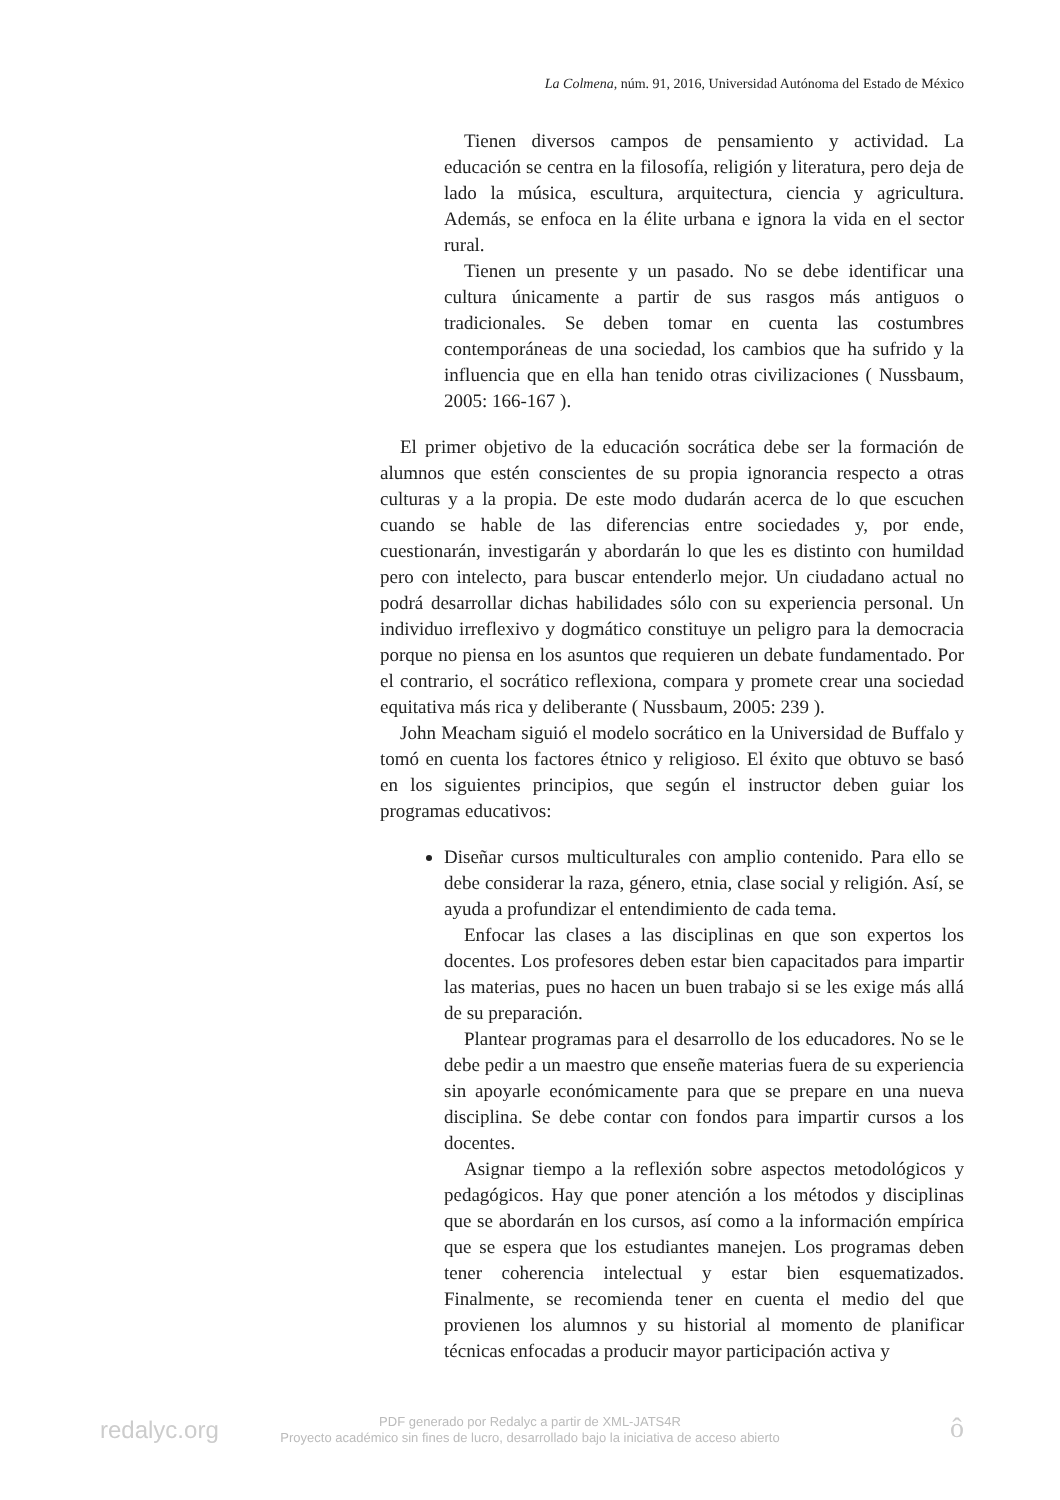La Colmena, núm. 91, 2016, Universidad Autónoma del Estado de México
Tienen diversos campos de pensamiento y actividad. La educación se centra en la filosofía, religión y literatura, pero deja de lado la música, escultura, arquitectura, ciencia y agricultura. Además, se enfoca en la élite urbana e ignora la vida en el sector rural.
Tienen un presente y un pasado. No se debe identificar una cultura únicamente a partir de sus rasgos más antiguos o tradicionales. Se deben tomar en cuenta las costumbres contemporáneas de una sociedad, los cambios que ha sufrido y la influencia que en ella han tenido otras civilizaciones ( Nussbaum, 2005: 166-167 ).
El primer objetivo de la educación socrática debe ser la formación de alumnos que estén conscientes de su propia ignorancia respecto a otras culturas y a la propia. De este modo dudarán acerca de lo que escuchen cuando se hable de las diferencias entre sociedades y, por ende, cuestionarán, investigarán y abordarán lo que les es distinto con humildad pero con intelecto, para buscar entenderlo mejor. Un ciudadano actual no podrá desarrollar dichas habilidades sólo con su experiencia personal. Un individuo irreflexivo y dogmático constituye un peligro para la democracia porque no piensa en los asuntos que requieren un debate fundamentado. Por el contrario, el socrático reflexiona, compara y promete crear una sociedad equitativa más rica y deliberante ( Nussbaum, 2005: 239 ).
John Meacham siguió el modelo socrático en la Universidad de Buffalo y tomó en cuenta los factores étnico y religioso. El éxito que obtuvo se basó en los siguientes principios, que según el instructor deben guiar los programas educativos:
Diseñar cursos multiculturales con amplio contenido. Para ello se debe considerar la raza, género, etnia, clase social y religión. Así, se ayuda a profundizar el entendimiento de cada tema.
Enfocar las clases a las disciplinas en que son expertos los docentes. Los profesores deben estar bien capacitados para impartir las materias, pues no hacen un buen trabajo si se les exige más allá de su preparación.
Plantear programas para el desarrollo de los educadores. No se le debe pedir a un maestro que enseñe materias fuera de su experiencia sin apoyarle económicamente para que se prepare en una nueva disciplina. Se debe contar con fondos para impartir cursos a los docentes.
Asignar tiempo a la reflexión sobre aspectos metodológicos y pedagógicos. Hay que poner atención a los métodos y disciplinas que se abordarán en los cursos, así como a la información empírica que se espera que los estudiantes manejen. Los programas deben tener coherencia intelectual y estar bien esquematizados. Finalmente, se recomienda tener en cuenta el medio del que provienen los alumnos y su historial al momento de planificar técnicas enfocadas a producir mayor participación activa y
redalyc.org
PDF generado por Redalyc a partir de XML-JATS4R
Proyecto académico sin fines de lucro, desarrollado bajo la iniciativa de acceso abierto
ô